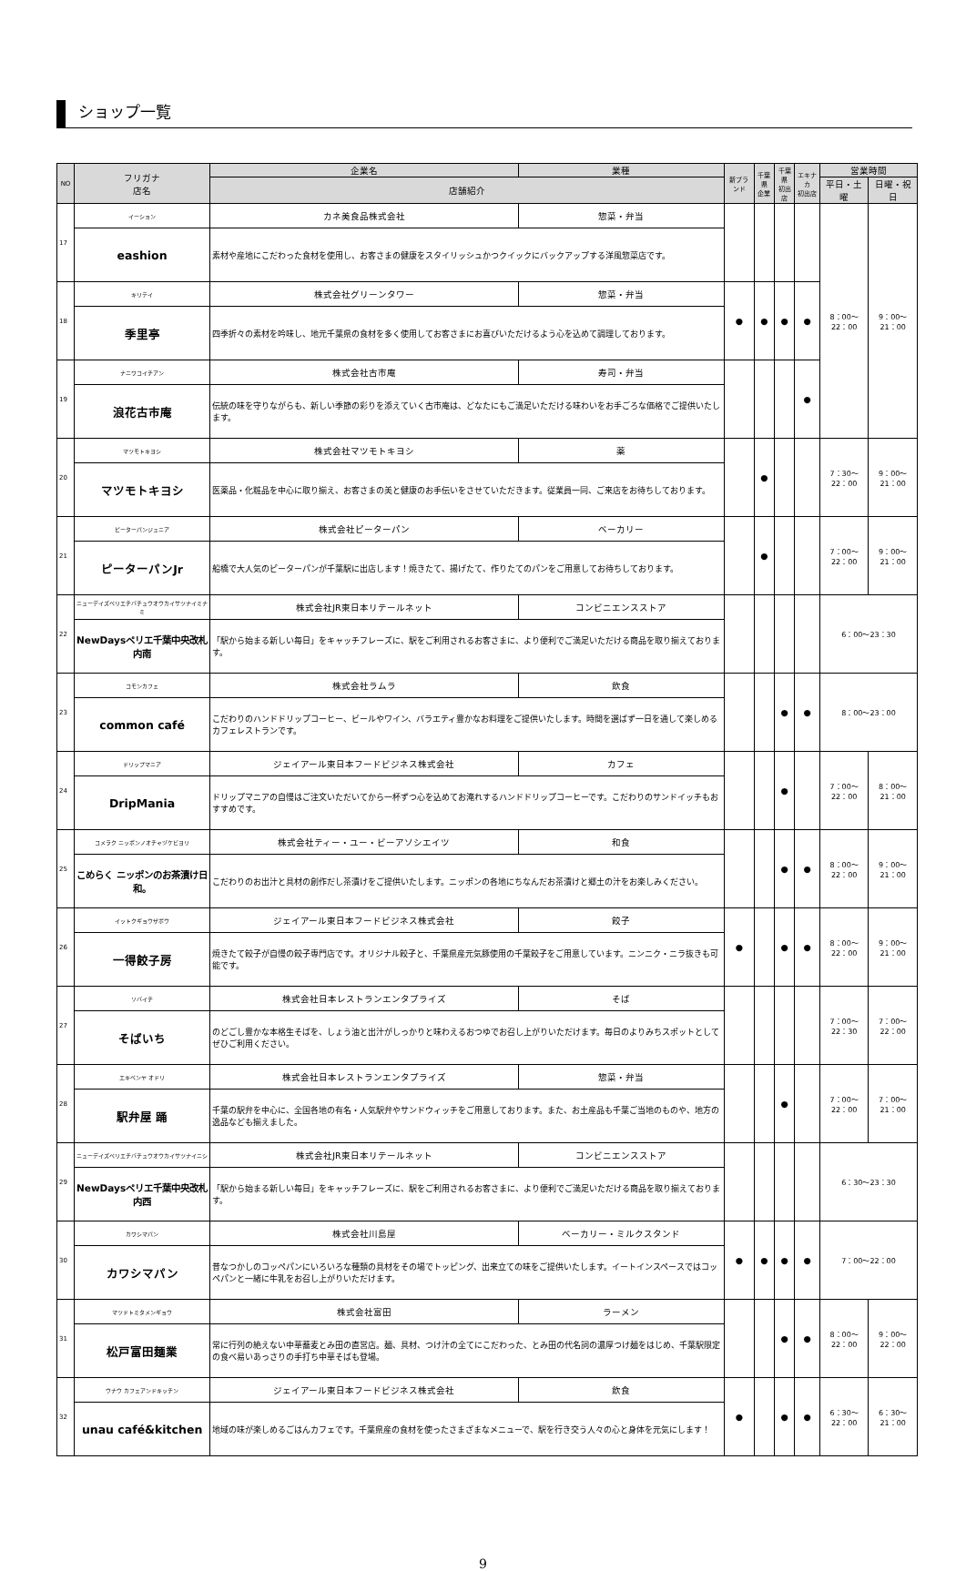ショップ一覧
| NO | フリガナ 店名 | 企業名 | 業種 | 新ブランド | 千葉県 企業 | 千葉県 初出店 | エキナカ 初出店 | 営業時間 | |
| --- | --- | --- | --- | --- | --- | --- | --- | --- | --- |
| | | 店舗紹介 | | | | | | 平日・土曜 | 日曜・祝日 |
| 17 | イーション | カネ美食品株式会社 | 惣菜・弁当 | | | | | 8：00～22：00 | 9：00～21：00 |
| | eashion | 素材や産地にこだわった食材を使用し、お客さまの健康をスタイリッシュかつクイックにバックアップする洋風惣菜店です。 | | | | | | | |
| 18 | キリテイ | 株式会社グリーンタワー | 惣菜・弁当 | ● | ● | ● | ● | | |
| | 季里亭 | 四季折々の素材を吟味し、地元千葉県の食材を多く使用してお客さまにお喜びいただけるよう心を込めて調理しております。 | | | | | | | |
| 19 | ナニワコイチアン | 株式会社古市庵 | 寿司・弁当 | | | | ● | | |
| | 浪花古市庵 | 伝統の味を守りながらも、新しい季節の彩りを添えていく古市庵は、どなたにもご満足いただける味わいをお手ごろな価格でご提供いたします。 | | | | | | | |
| 20 | マツモトキヨシ | 株式会社マツモトキヨシ | 薬 | | ● | | | 7：30～22：00 | 9：00～21：00 |
| | マツモトキヨシ | 医薬品・化粧品を中心に取り揃え、お客さまの美と健康のお手伝いをさせていただきます。従業員一同、ご来店をお待ちしております。 | | | | | | | |
| 21 | ピーターパンジュニア | 株式会社ピーターパン | ベーカリー | | ● | | | 7：00～22：00 | 9：00～21：00 |
| | ピーターパンJr | 船橋で大人気のピーターパンが千葉駅に出店します！焼きたて、揚げたて、作りたてのパンをご用意してお待ちしております。 | | | | | | | |
| 22 | ニューデイズペリエチバチュウオウカイサツナイミナミ | 株式会社JR東日本リテールネット | コンビニエンスストア | | | | | 6：00～23：30 | |
| | NewDaysペリエ千葉中央改札内南 | 「駅から始まる新しい毎日」をキャッチフレーズに、駅をご利用されるお客さまに、より便利でご満足いただける商品を取り揃えております。 | | | | | | | |
| 23 | コモンカフェ | 株式会社ラムラ | 飲食 | | | ● | ● | 8：00～23：00 | |
| | common café | こだわりのハンドドリップコーヒー、ビールやワイン、バラエティ豊かなお料理をご提供いたします。時間を選ばず一日を通して楽しめるカフェレストランです。 | | | | | | | |
| 24 | ドリップマニア | ジェイアール東日本フードビジネス株式会社 | カフェ | | | ● | | 7：00～22：00 | 8：00～21：00 |
| | DripMania | ドリップマニアの自慢はご注文いただいてから一杯ずつ心を込めてお淹れするハンドドリップコーヒーです。こだわりのサンドイッチもおすすめです。 | | | | | | | |
| 25 | コメラク ニッポンノオチャヅケビヨリ | 株式会社ティー・ユー・ビーアソシエイツ | 和食 | | | ● | ● | 8：00～22：00 | 9：00～21：00 |
| | こめらく ニッポンのお茶漬け日和。 | こだわりのお出汁と具材の創作だし茶漬けをご提供いたします。ニッポンの各地にちなんだお茶漬けと郷土の汁をお楽しみください。 | | | | | | | |
| 26 | イットクギョウザボウ | ジェイアール東日本フードビジネス株式会社 | 餃子 | ● | | ● | ● | 8：00～22：00 | 9：00～21：00 |
| | 一得餃子房 | 焼きたて餃子が自慢の餃子専門店です。オリジナル餃子と、千葉県産元気豚使用の千葉餃子をご用意しています。ニンニク・ニラ抜きも可能です。 | | | | | | | |
| 27 | ソバイチ | 株式会社日本レストランエンタプライズ | そば | | | | | 7：00～22：30 | 7：00～22：00 |
| | そばいち | のどごし豊かな本格生そばを、しょう油と出汁がしっかりと味わえるおつゆでお召し上がりいただけます。毎日のよりみちスポットとしてぜひご利用ください。 | | | | | | | |
| 28 | エキベンヤ オドリ | 株式会社日本レストランエンタプライズ | 惣菜・弁当 | | | ● | | 7：00～22：00 | 7：00～21：00 |
| | 駅弁屋 踊 | 千葉の駅弁を中心に、全国各地の有名・人気駅弁やサンドウィッチをご用意しております。また、お土産品も千葉ご当地のものや、地方の逸品なども揃えました。 | | | | | | | |
| 29 | ニューデイズペリエチバチュウオウカイサツナイニシ | 株式会社JR東日本リテールネット | コンビニエンスストア | | | | | 6：30～23：30 | |
| | NewDaysペリエ千葉中央改札内西 | 「駅から始まる新しい毎日」をキャッチフレーズに、駅をご利用されるお客さまに、より便利でご満足いただける商品を取り揃えております。 | | | | | | | |
| 30 | カワシマパン | 株式会社川島屋 | ベーカリー・ミルクスタンド | ● | ● | ● | ● | 7：00～22：00 | |
| | カワシマパン | 昔なつかしのコッペパンにいろいろな種類の具材をその場でトッピング、出来立ての味をご提供いたします。イートインスペースではコッペパンと一緒に牛乳をお召し上がりいただけます。 | | | | | | | |
| 31 | マツドトミタメンギョウ | 株式会社富田 | ラーメン | | | ● | ● | 8：00～22：00 | 9：00～22：00 |
| | 松戸富田麺業 | 常に行列の絶えない中華蕎麦とみ田の直営店。麺、具材、つけ汁の全てにこだわった、とみ田の代名詞の濃厚つけ麺をはじめ、千葉駅限定の食べ易いあっさりの手打ち中華そばも登場。 | | | | | | | |
| 32 | ウナウ カフェアンドキッチン | ジェイアール東日本フードビジネス株式会社 | 飲食 | ● | | ● | ● | 6：30～22：00 | 6：30～21：00 |
| | unau café&kitchen | 地域の味が楽しめるごはんカフェです。千葉県産の食材を使ったさまざまなメニューで、駅を行き交う人々の心と身体を元気にします！ | | | | | | | |
9